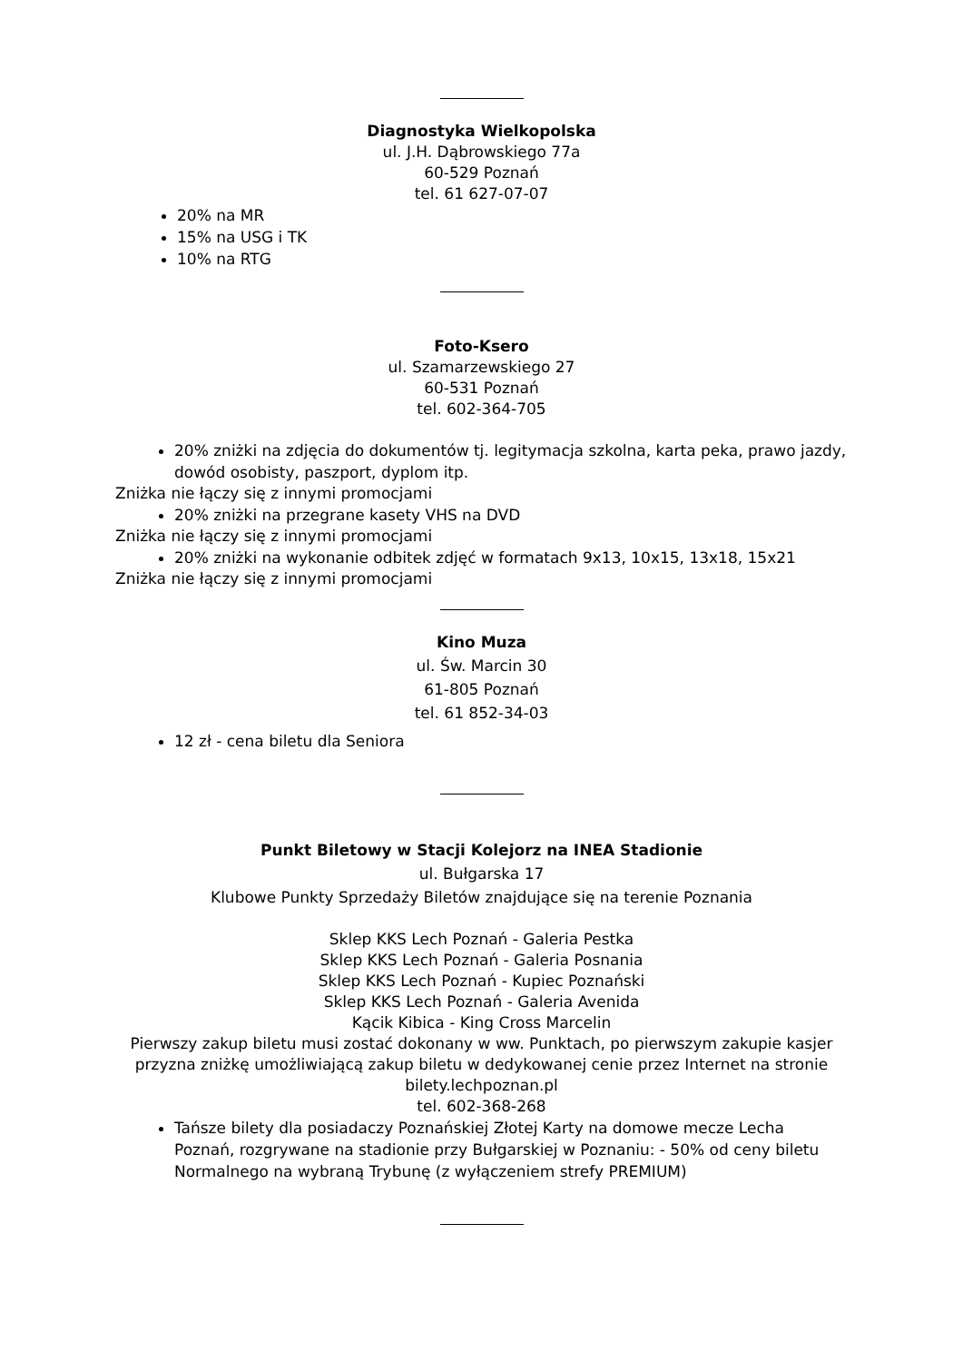Diagnostyka Wielkopolska
ul. J.H. Dąbrowskiego 77a
60-529 Poznań
tel. 61 627-07-07
20% na MR
15% na USG i TK
10% na RTG
Foto-Ksero
ul. Szamarzewskiego 27
60-531 Poznań
tel. 602-364-705
20% zniżki na zdjęcia do dokumentów tj. legitymacja szkolna, karta peka, prawo jazdy, dowód osobisty, paszport, dyplom itp.
Zniżka nie łączy się z innymi promocjami
20% zniżki na przegrane kasety VHS na DVD
Zniżka nie łączy się z innymi promocjami
20% zniżki na wykonanie odbitek zdjęć w formatach 9x13, 10x15, 13x18, 15x21
Zniżka nie łączy się z innymi promocjami
Kino Muza
ul. Św. Marcin 30
61-805 Poznań
tel. 61 852-34-03
12 zł - cena biletu dla Seniora
Punkt Biletowy w Stacji Kolejorz na INEA Stadionie
ul. Bułgarska 17
Klubowe Punkty Sprzedaży Biletów znajdujące się na terenie Poznania
Sklep KKS Lech Poznań - Galeria Pestka
Sklep KKS Lech Poznań - Galeria Posnania
Sklep KKS Lech Poznań - Kupiec Poznański
Sklep KKS Lech Poznań - Galeria Avenida
Kącik Kibica - King Cross Marcelin
Pierwszy zakup biletu musi zostać dokonany w ww. Punktach, po pierwszym zakupie kasjer przyzna zniżkę umożliwiającą zakup biletu w dedykowanej cenie przez Internet na stronie bilety.lechpoznan.pl
tel. 602-368-268
Tańsze bilety dla posiadaczy Poznańskiej Złotej Karty na domowe mecze Lecha Poznań, rozgrywane na stadionie przy Bułgarskiej w Poznaniu: - 50% od ceny biletu Normalnego na wybraną Trybunę (z wyłączeniem strefy PREMIUM)